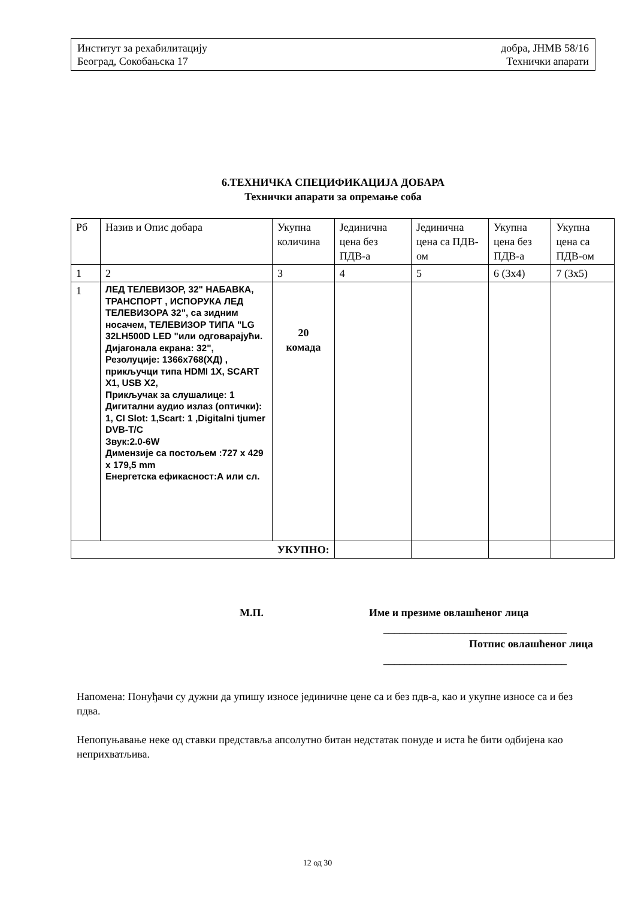Институт за рехабилитацију добра, ЈНМВ 58/16
Београд, Сокобањска 17 Технички апарати
6.ТЕХНИЧКА СПЕЦИФИКАЦИЈА ДОБАРА
Технички апарати за опремање соба
| Рб | Назив и Опис добара | Укупна количина | Јединична цена без ПДВ-а | Јединична цена са ПДВ-ом | Укупна цена без ПДВ-а | Укупна цена са ПДВ-ом |
| --- | --- | --- | --- | --- | --- | --- |
| 1 | 2 | 3 | 4 | 5 | 6 (3x4) | 7 (3x5) |
| 1 | ЛЕД ТЕЛЕВИЗОР, 32" НАБАВКА, ТРАНСПОРТ , ИСПОРУКА ЛЕД ТЕЛЕВИЗОРА 32", са зидним носачем, ТЕЛЕВИЗОР ТИПА "LG 32LH500D LED "или одговарајући. Дијагонала екрана: 32", Резолуције: 1366x768(ХД) , прикључци типа HDMI 1X, SCART X1, USB X2, Прикључак за слушалице: 1 Дигитални аудио излаз (оптички): 1, CI Slot: 1,Scart: 1 ,Digitalni tjumer DVB-T/C Звук:2.0-6W Димензије са постољем :727 x 429 x 179,5 mm Енергетска ефикасност:А или сл. | 20 комада | | | | |
| УКУПНО: | | | | | | |
М.П. Име и презиме овлашћеног лица
__________________________________
Потпис овлашћеног лица
__________________________________
Напомена: Понуђачи су дужни да упишу износе јединичне цене са и без пдв-а, као и укупне износе са и без пдва.
Непопуњавање неке од ставки представља апсолутно битан недстатак понуде и иста ће бити одбијена као неприхватљива.
12 од 30